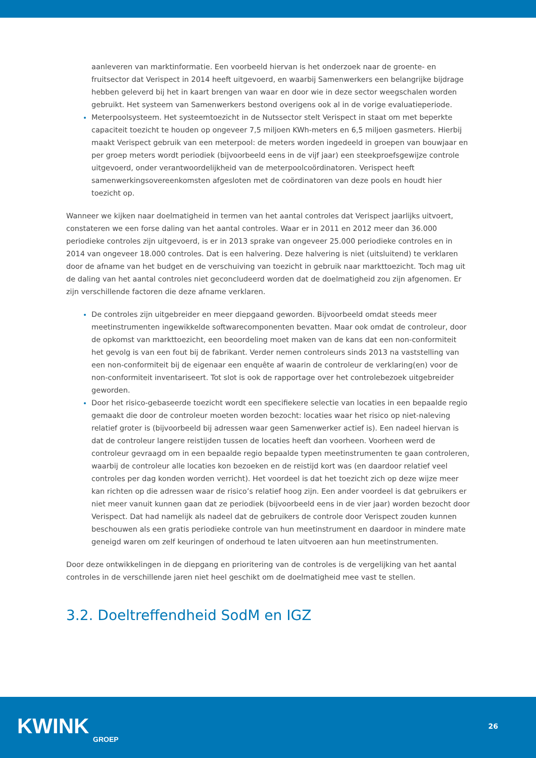aanleveren van marktinformatie. Een voorbeeld hiervan is het onderzoek naar de groente- en fruitsector dat Verispect in 2014 heeft uitgevoerd, en waarbij Samenwerkers een belangrijke bijdrage hebben geleverd bij het in kaart brengen van waar en door wie in deze sector weegschalen worden gebruikt. Het systeem van Samenwerkers bestond overigens ook al in de vorige evaluatieperiode.
Meterpoolsysteem. Het systeemtoezicht in de Nutssector stelt Verispect in staat om met beperkte capaciteit toezicht te houden op ongeveer 7,5 miljoen KWh-meters en 6,5 miljoen gasmeters. Hierbij maakt Verispect gebruik van een meterpool: de meters worden ingedeeld in groepen van bouwjaar en per groep meters wordt periodiek (bijvoorbeeld eens in de vijf jaar) een steekproefsgewijze controle uitgevoerd, onder verantwoordelijkheid van de meterpoolcoördinatoren. Verispect heeft samenwerkingsovereenkomsten afgesloten met de coördinatoren van deze pools en houdt hier toezicht op.
Wanneer we kijken naar doelmatigheid in termen van het aantal controles dat Verispect jaarlijks uitvoert, constateren we een forse daling van het aantal controles. Waar er in 2011 en 2012 meer dan 36.000 periodieke controles zijn uitgevoerd, is er in 2013 sprake van ongeveer 25.000 periodieke controles en in 2014 van ongeveer 18.000 controles. Dat is een halvering. Deze halvering is niet (uitsluitend) te verklaren door de afname van het budget en de verschuiving van toezicht in gebruik naar markttoezicht. Toch mag uit de daling van het aantal controles niet geconcludeerd worden dat de doelmatigheid zou zijn afgenomen. Er zijn verschillende factoren die deze afname verklaren.
De controles zijn uitgebreider en meer diepgaand geworden. Bijvoorbeeld omdat steeds meer meetinstrumenten ingewikkelde softwarecomponenten bevatten. Maar ook omdat de controleur, door de opkomst van markttoezicht, een beoordeling moet maken van de kans dat een non-conformiteit het gevolg is van een fout bij de fabrikant. Verder nemen controleurs sinds 2013 na vaststelling van een non-conformiteit bij de eigenaar een enquête af waarin de controleur de verklaring(en) voor de non-conformiteit inventariseert. Tot slot is ook de rapportage over het controlebezoek uitgebreider geworden.
Door het risico-gebaseerde toezicht wordt een specifiekere selectie van locaties in een bepaalde regio gemaakt die door de controleur moeten worden bezocht: locaties waar het risico op niet-naleving relatief groter is (bijvoorbeeld bij adressen waar geen Samenwerker actief is). Een nadeel hiervan is dat de controleur langere reistijden tussen de locaties heeft dan voorheen. Voorheen werd de controleur gevraagd om in een bepaalde regio bepaalde typen meetinstrumenten te gaan controleren, waarbij de controleur alle locaties kon bezoeken en de reistijd kort was (en daardoor relatief veel controles per dag konden worden verricht). Het voordeel is dat het toezicht zich op deze wijze meer kan richten op die adressen waar de risico’s relatief hoog zijn. Een ander voordeel is dat gebruikers er niet meer vanuit kunnen gaan dat ze periodiek (bijvoorbeeld eens in de vier jaar) worden bezocht door Verispect. Dat had namelijk als nadeel dat de gebruikers de controle door Verispect zouden kunnen beschouwen als een gratis periodieke controle van hun meetinstrument en daardoor in mindere mate geneigd waren om zelf keuringen of onderhoud te laten uitvoeren aan hun meetinstrumenten.
Door deze ontwikkelingen in de diepgang en prioritering van de controles is de vergelijking van het aantal controles in de verschillende jaren niet heel geschikt om de doelmatigheid mee vast te stellen.
3.2. Doeltreffendheid SodM en IGZ
KWINK
GROEP
26